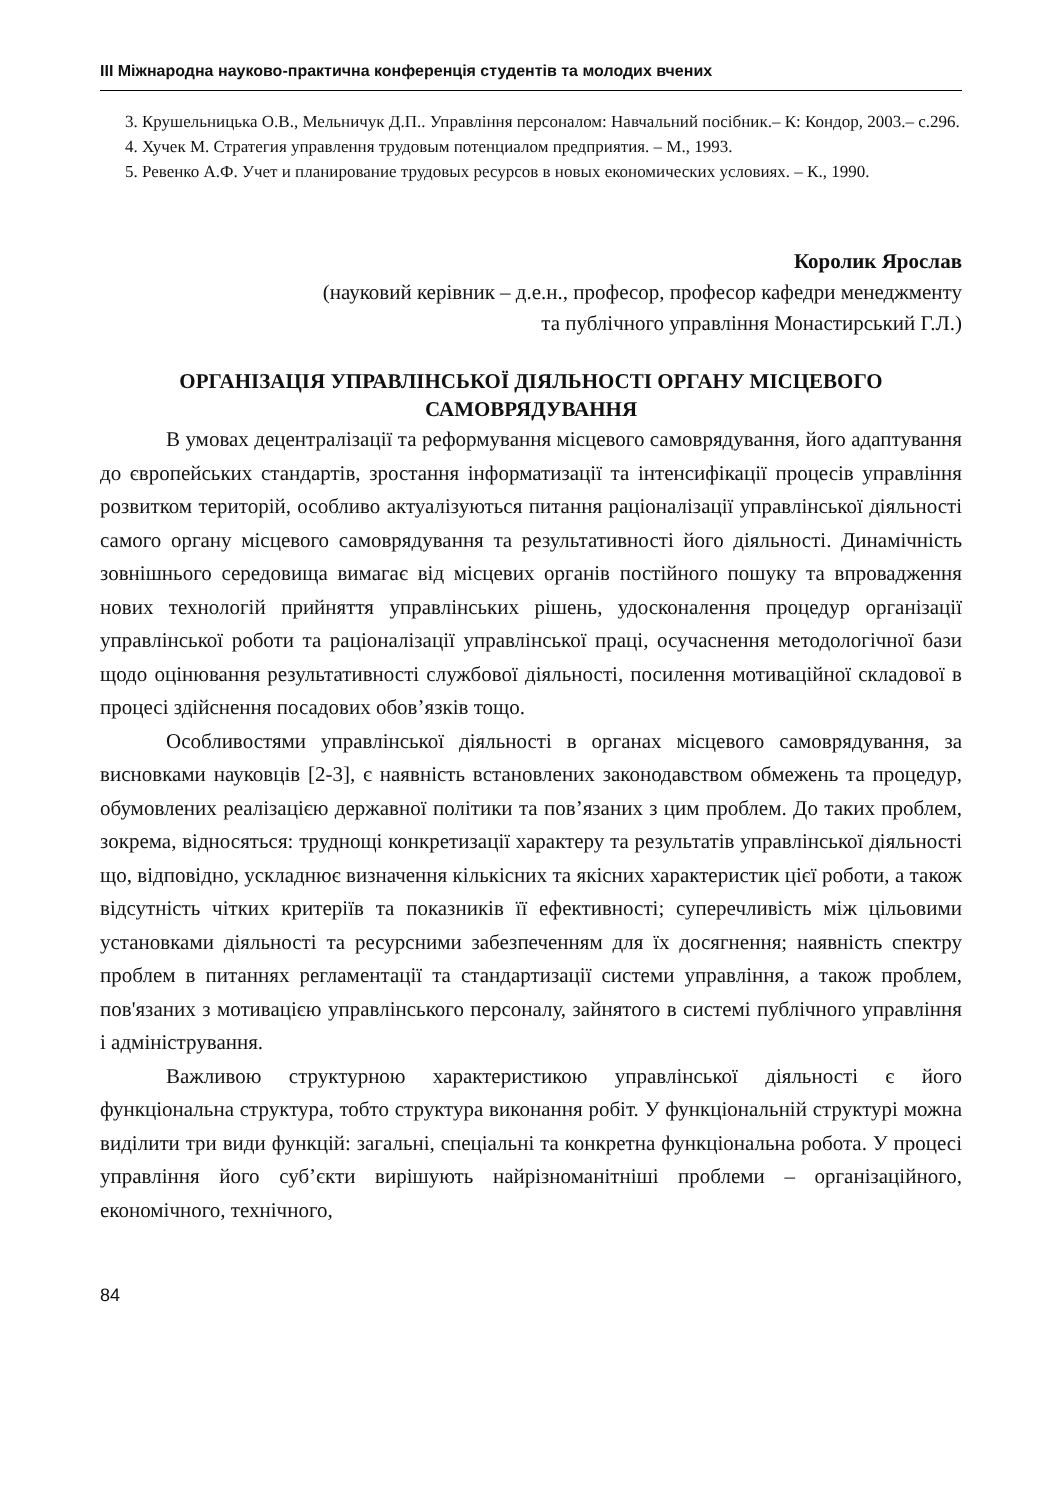III Міжнародна науково-практична конференція студентів та молодих вчених
3. Крушельницька О.В., Мельничук Д.П.. Управління персоналом: Навчальний посібник.– К: Кондор, 2003.– с.296.
4. Хучек М. Стратегия управлення трудовым потенциалом предприятия. – М., 1993.
5. Ревенко А.Ф. Учет и планирование трудовых ресурсов в новых економических условиях. – К., 1990.
Королик Ярослав
(науковий керівник – д.е.н., професор, професор кафедри менеджменту
та публічного управління Монастирський Г.Л.)
ОРГАНІЗАЦІЯ УПРАВЛІНСЬКОЇ ДІЯЛЬНОСТІ ОРГАНУ МІСЦЕВОГО САМОВРЯДУВАННЯ
В умовах децентралізації та реформування місцевого самоврядування, його адаптування до європейських стандартів, зростання інформатизації та інтенсифікації процесів управління розвитком територій, особливо актуалізуються питання раціоналізації управлінської діяльності самого органу місцевого самоврядування та результативності його діяльності. Динамічність зовнішнього середовища вимагає від місцевих органів постійного пошуку та впровадження нових технологій прийняття управлінських рішень, удосконалення процедур організації управлінської роботи та раціоналізації управлінської праці, осучаснення методологічної бази щодо оцінювання результативності службової діяльності, посилення мотиваційної складової в процесі здійснення посадових обов’язків тощо.
Особливостями управлінської діяльності в органах місцевого самоврядування, за висновками науковців [2-3], є наявність встановлених законодавством обмежень та процедур, обумовлених реалізацією державної політики та пов’язаних з цим проблем. До таких проблем, зокрема, відносяться: труднощі конкретизації характеру та результатів управлінської діяльності що, відповідно, ускладнює визначення кількісних та якісних характеристик цієї роботи, а також відсутність чітких критеріїв та показників її ефективності; суперечливість між цільовими установками діяльності та ресурсними забезпеченням для їх досягнення; наявність спектру проблем в питаннях регламентації та стандартизації системи управління, а також проблем, пов'язаних з мотивацією управлінського персоналу, зайнятого в системі публічного управління і адміністрування.
Важливою структурною характеристикою управлінської діяльності є його функціональна структура, тобто структура виконання робіт. У функціональній структурі можна виділити три види функцій: загальні, спеціальні та конкретна функціональна робота. У процесі управління його суб’єкти вирішують найрізноманітніші проблеми – організаційного, економічного, технічного,
84